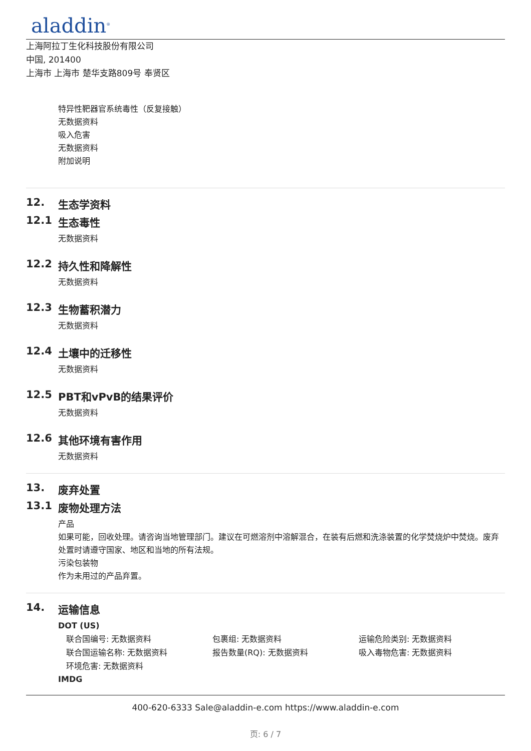aladdin<sup>®</sup>
上海阿拉丁生化科技股份有限公司
中国, 201400
上海市 上海市 楚华支路809号 奉贤区
特异性靶器官系统毒性（反复接触）
无数据资料
吸入危害
无数据资料
附加说明
12. 生态学资料
12.1 生态毒性
无数据资料
12.2 持久性和降解性
无数据资料
12.3 生物蓄积潜力
无数据资料
12.4 土壤中的迁移性
无数据资料
12.5 PBT和vPvB的结果评价
无数据资料
12.6 其他环境有害作用
无数据资料
13. 废弃处置
13.1 废物处理方法
产品
如果可能，回收处理。请咨询当地管理部门。建议在可燃溶剂中溶解混合，在装有后燃和洗涤装置的化学焚烧炉中焚烧。废弃处置时请遵守国家、地区和当地的所有法规。
污染包装物
作为未用过的产品弃置。
14. 运输信息
DOT (US)
联合国编号: 无数据资料 包裹组: 无数据资料 运输危险类别: 无数据资料
联合国运输名称: 无数据资料 报告数量(RQ): 无数据资料 吸入毒物危害: 无数据资料
环境危害: 无数据资料
IMDG
400-620-6333 Sale@aladdin-e.com https://www.aladdin-e.com
页: 6 / 7